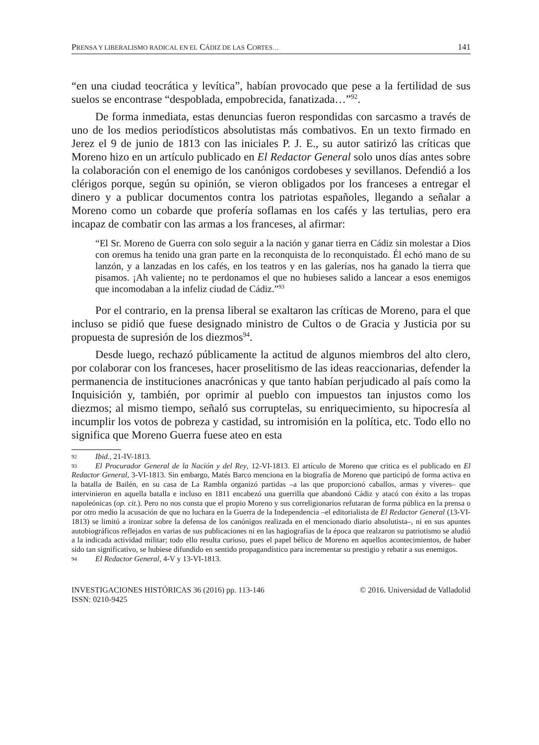PRENSA Y LIBERALISMO RADICAL EN EL CÁDIZ DE LAS CORTES… 141
“en una ciudad teocrática y levítica”, habían provocado que pese a la fertilidad de sus suelos se encontrase “despoblada, empobrecida, fanatizada…”<sup>92</sup>.
De forma inmediata, estas denuncias fueron respondidas con sarcasmo a través de uno de los medios periodísticos absolutistas más combativos. En un texto firmado en Jerez el 9 de junio de 1813 con las iniciales P. J. E., su autor satirizó las críticas que Moreno hizo en un artículo publicado en El Redactor General solo unos días antes sobre la colaboración con el enemigo de los canónigos cordobeses y sevillanos. Defendió a los clérigos porque, según su opinión, se vieron obligados por los franceses a entregar el dinero y a publicar documentos contra los patriotas españoles, llegando a señalar a Moreno como un cobarde que profería soflamas en los cafés y las tertulias, pero era incapaz de combatir con las armas a los franceses, al afirmar:
“El Sr. Moreno de Guerra con solo seguir a la nación y ganar tierra en Cádiz sin molestar a Dios con oremus ha tenido una gran parte en la reconquista de lo reconquistado. Él echó mano de su lanzón, y a lanzadas en los cafés, en los teatros y en las galerías, nos ha ganado la tierra que pisamos. ¡Ah valiente¡ no te perdonamos el que no hubieses salido a lancear a esos enemigos que incomodaban a la infeliz ciudad de Cádiz.”<sup>93</sup>
Por el contrario, en la prensa liberal se exaltaron las críticas de Moreno, para el que incluso se pidió que fuese designado ministro de Cultos o de Gracia y Justicia por su propuesta de supresión de los diezmos<sup>94</sup>.
Desde luego, rechazó públicamente la actitud de algunos miembros del alto clero, por colaborar con los franceses, hacer proselitismo de las ideas reaccionarias, defender la permanencia de instituciones anacrónicas y que tanto habían perjudicado al país como la Inquisición y, también, por oprimir al pueblo con impuestos tan injustos como los diezmos; al mismo tiempo, señaló sus corruptelas, su enriquecimiento, su hipocresía al incumplir los votos de pobreza y castidad, su intromisión en la política, etc. Todo ello no significa que Moreno Guerra fuese ateo en esta
92 Ibid., 21-IV-1813.
93 El Procurador General de la Nación y del Rey, 12-VI-1813. El artículo de Moreno que critica es el publicado en El Redactor General, 3-VI-1813. Sin embargo, Matés Barco menciona en la biografía de Moreno que participó de forma activa en la batalla de Bailén, en su casa de La Rambla organizó partidas –a las que proporcionó caballos, armas y víveres– que intervinieron en aquella batalla e incluso en 1811 encabezó una guerrilla que abandonó Cádiz y atacó con éxito a las tropas napoleónicas (op. cit.). Pero no nos consta que el propio Moreno y sus correligionarios refutaran de forma pública en la prensa o por otro medio la acusación de que no luchara en la Guerra de la Independencia –el editorialista de El Redactor General (13-VI-1813) se limitó a ironizar sobre la defensa de los canónigos realizada en el mencionado diario absolutista–, ni en sus apuntes autobiográficos reflejados en varias de sus publicaciones ni en las hagiografías de la época que realzaron su patriotismo se aludió a la indicada actividad militar; todo ello resulta curioso, pues el papel bélico de Moreno en aquellos acontecimientos, de haber sido tan significativo, se hubiese difundido en sentido propagandístico para incrementar su prestigio y rebatir a sus enemigos.
94 El Redactor General, 4-V y 13-VI-1813.
INVESTIGACIONES HISTÓRICAS 36 (2016) pp. 113-146
ISSN: 0210-9425 © 2016. Universidad de Valladolid